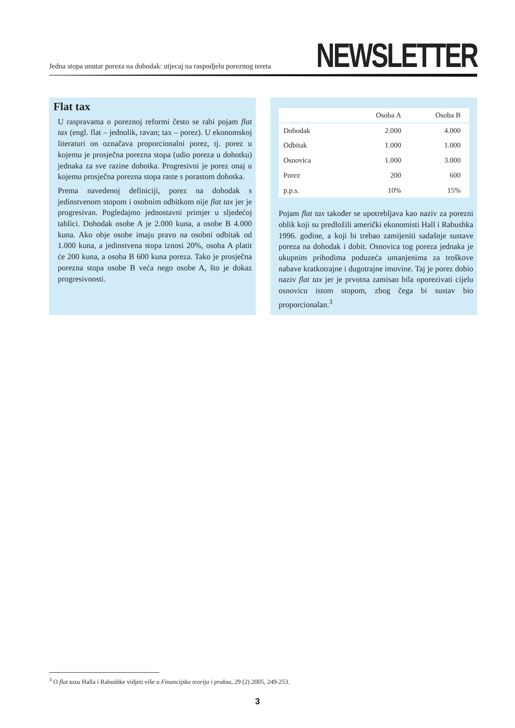Jedna stopa unutar poreza na dohodak: utjecaj na raspodjelu poreznog tereta
NEWSLETTER
Flat tax
U raspravama o poreznoj reformi često se rabi pojam flat tax (engl. flat – jednolik, ravan; tax – porez). U ekonomskoj literaturi on označava proporcionalni porez, tj. porez u kojemu je prosječna porezna stopa (udio poreza u dohotku) jednaka za sve razine dohotka. Progresivni je porez onaj u kojemu prosječna porezna stopa raste s porastom dohotka.
Prema navedenoj definiciji, porez na dohodak s jedinstvenom stopom i osobnim odbitkom nije flat tax jer je progresivan. Pogledajmo jednostavni primjer u sljedećoj tablici. Dohodak osobe A je 2.000 kuna, a osobe B 4.000 kuna. Ako obje osobe imaju pravo na osobni odbitak od 1.000 kuna, a jedinstvena stopa iznosi 20%, osoba A platit će 200 kuna, a osoba B 600 kuna poreza. Tako je prosječna porezna stopa osobe B veća nego osobe A, što je dokaz progresivnosti.
| | Osoba A | Osoba B |
| --- | --- | --- |
| Dohodak | 2.000 | 4.000 |
| Odbitak | 1.000 | 1.000 |
| Osnovica | 1.000 | 3.000 |
| Porez | 200 | 600 |
| p.p.s. | 10% | 15% |
Pojam flat tax također se upotrebljava kao naziv za porezni oblik koji su predložili američki ekonomisti Hall i Rabushka 1996. godine, a koji bi trebao zamijeniti sadašnje sustave poreza na dohodak i dobit. Osnovica tog poreza jednaka je ukupnim prihodima poduzeća umanjenima za troškove nabave kratkotrajne i dugotrajne imovine. Taj je porez dobio naziv flat tax jer je prvotna zamisao bila oporezivati cijelu osnovicu istom stopom, zbog čega bi sustav bio proporcionalan.<sup>3</sup>
<sup>3</sup> O flat taxu Halla i Rabushke vidjeti više u Financijska teorija i praksa, 29 (2) 2005, 249-253.
3